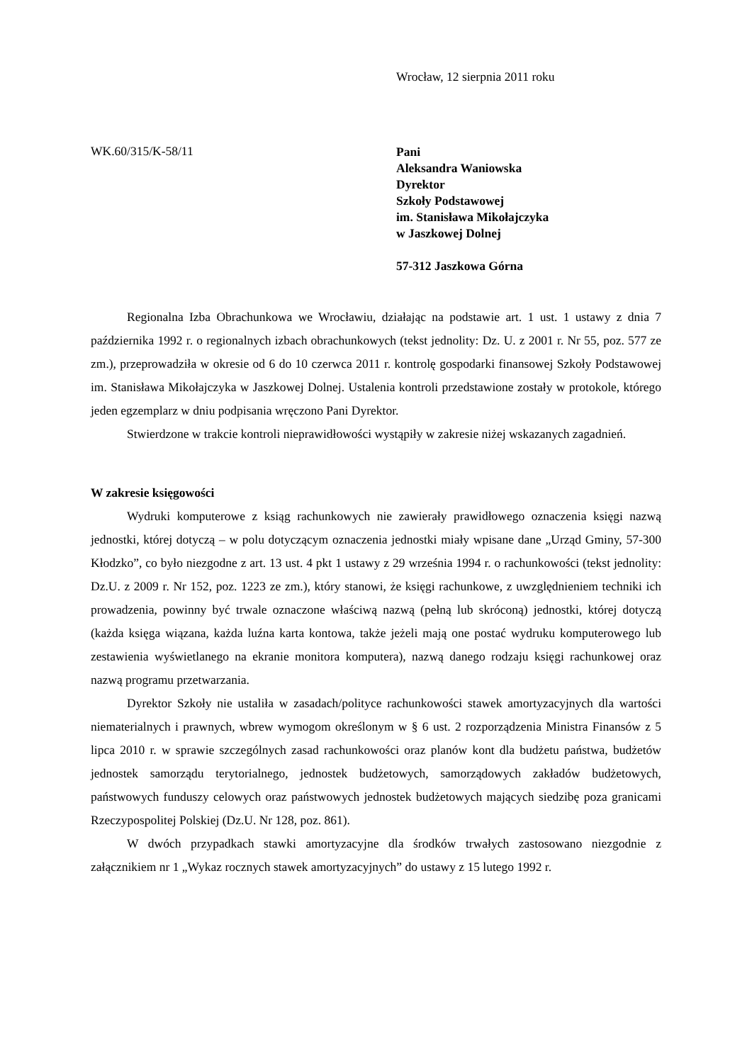Wrocław, 12 sierpnia 2011 roku
WK.60/315/K-58/11
Pani
Aleksandra Waniowska
Dyrektor
Szkoły Podstawowej
im. Stanisława Mikołajczyka
w Jaszkowej Dolnej
57-312 Jaszkowa Górna
Regionalna Izba Obrachunkowa we Wrocławiu, działając na podstawie art. 1 ust. 1 ustawy z dnia 7 października 1992 r. o regionalnych izbach obrachunkowych (tekst jednolity: Dz. U. z 2001 r. Nr 55, poz. 577 ze zm.), przeprowadziła w okresie od 6 do 10 czerwca 2011 r. kontrolę gospodarki finansowej Szkoły Podstawowej im. Stanisława Mikołajczyka w Jaszkowej Dolnej. Ustalenia kontroli przedstawione zostały w protokole, którego jeden egzemplarz w dniu podpisania wręczono Pani Dyrektor.
Stwierdzone w trakcie kontroli nieprawidłowości wystąpiły w zakresie niżej wskazanych zagadnień.
W zakresie księgowości
Wydruki komputerowe z ksiąg rachunkowych nie zawierały prawidłowego oznaczenia księgi nazwą jednostki, której dotyczą – w polu dotyczącym oznaczenia jednostki miały wpisane dane „Urząd Gminy, 57-300 Kłodzko”, co było niezgodne z art. 13 ust. 4 pkt 1 ustawy z 29 września 1994 r. o rachunkowości (tekst jednolity: Dz.U. z 2009 r. Nr 152, poz. 1223 ze zm.), który stanowi, że księgi rachunkowe, z uwzględnieniem techniki ich prowadzenia, powinny być trwale oznaczone właściwą nazwą (pełną lub skróconą) jednostki, której dotyczą (każda księga wiązana, każda luźna karta kontowa, także jeżeli mają one postać wydruku komputerowego lub zestawienia wyświetlanego na ekranie monitora komputera), nazwą danego rodzaju księgi rachunkowej oraz nazwą programu przetwarzania.
Dyrektor Szkoły nie ustaliła w zasadach/polityce rachunkowości stawek amortyzacyjnych dla wartości niematerialnych i prawnych, wbrew wymogom określonym w § 6 ust. 2 rozporządzenia Ministra Finansów z 5 lipca 2010 r. w sprawie szczególnych zasad rachunkowości oraz planów kont dla budżetu państwa, budżetów jednostek samorządu terytorialnego, jednostek budżetowych, samorządowych zakładów budżetowych, państwowych funduszy celowych oraz państwowych jednostek budżetowych mających siedzibę poza granicami Rzeczypospolitej Polskiej (Dz.U. Nr 128, poz. 861).
W dwóch przypadkach stawki amortyzacyjne dla środków trwałych zastosowano niezgodnie z załącznikiem nr 1 „Wykaz rocznych stawek amortyzacyjnych” do ustawy z 15 lutego 1992 r.